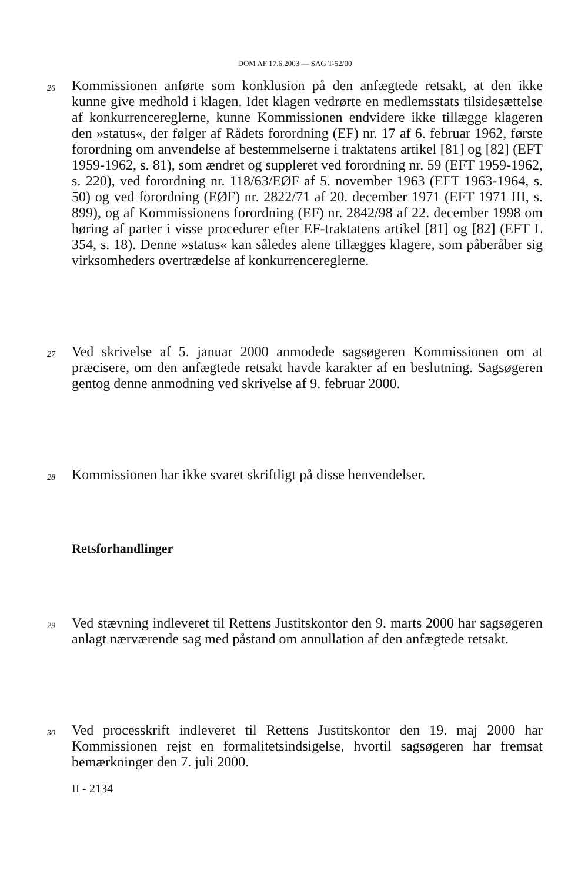DOM AF 17.6.2003 — SAG T-52/00
26
Kommissionen anførte som konklusion på den anfægtede retsakt, at den ikke kunne give medhold i klagen. Idet klagen vedrørte en medlemsstats tilsidesættelse af konkurrencereglerne, kunne Kommissionen endvidere ikke tillægge klageren den »status«, der følger af Rådets forordning (EF) nr. 17 af 6. februar 1962, første forordning om anvendelse af bestemmelserne i traktatens artikel [81] og [82] (EFT 1959-1962, s. 81), som ændret og suppleret ved forordning nr. 59 (EFT 1959-1962, s. 220), ved forordning nr. 118/63/EØF af 5. november 1963 (EFT 1963-1964, s. 50) og ved forordning (EØF) nr. 2822/71 af 20. december 1971 (EFT 1971 III, s. 899), og af Kommissionens forordning (EF) nr. 2842/98 af 22. december 1998 om høring af parter i visse procedurer efter EF-traktatens artikel [81] og [82] (EFT L 354, s. 18). Denne »status« kan således alene tillægges klagere, som påberåber sig virksomheders overtrædelse af konkurrencereglerne.
27
Ved skrivelse af 5. januar 2000 anmodede sagsøgeren Kommissionen om at præcisere, om den anfægtede retsakt havde karakter af en beslutning. Sagsøgeren gentog denne anmodning ved skrivelse af 9. februar 2000.
28
Kommissionen har ikke svaret skriftligt på disse henvendelser.
Retsforhandlinger
29
Ved stævning indleveret til Rettens Justitskontor den 9. marts 2000 har sagsøgeren anlagt nærværende sag med påstand om annullation af den anfægtede retsakt.
30
Ved processkrift indleveret til Rettens Justitskontor den 19. maj 2000 har Kommissionen rejst en formalitetsindsigelse, hvortil sagsøgeren har fremsat bemærkninger den 7. juli 2000.
II - 2134